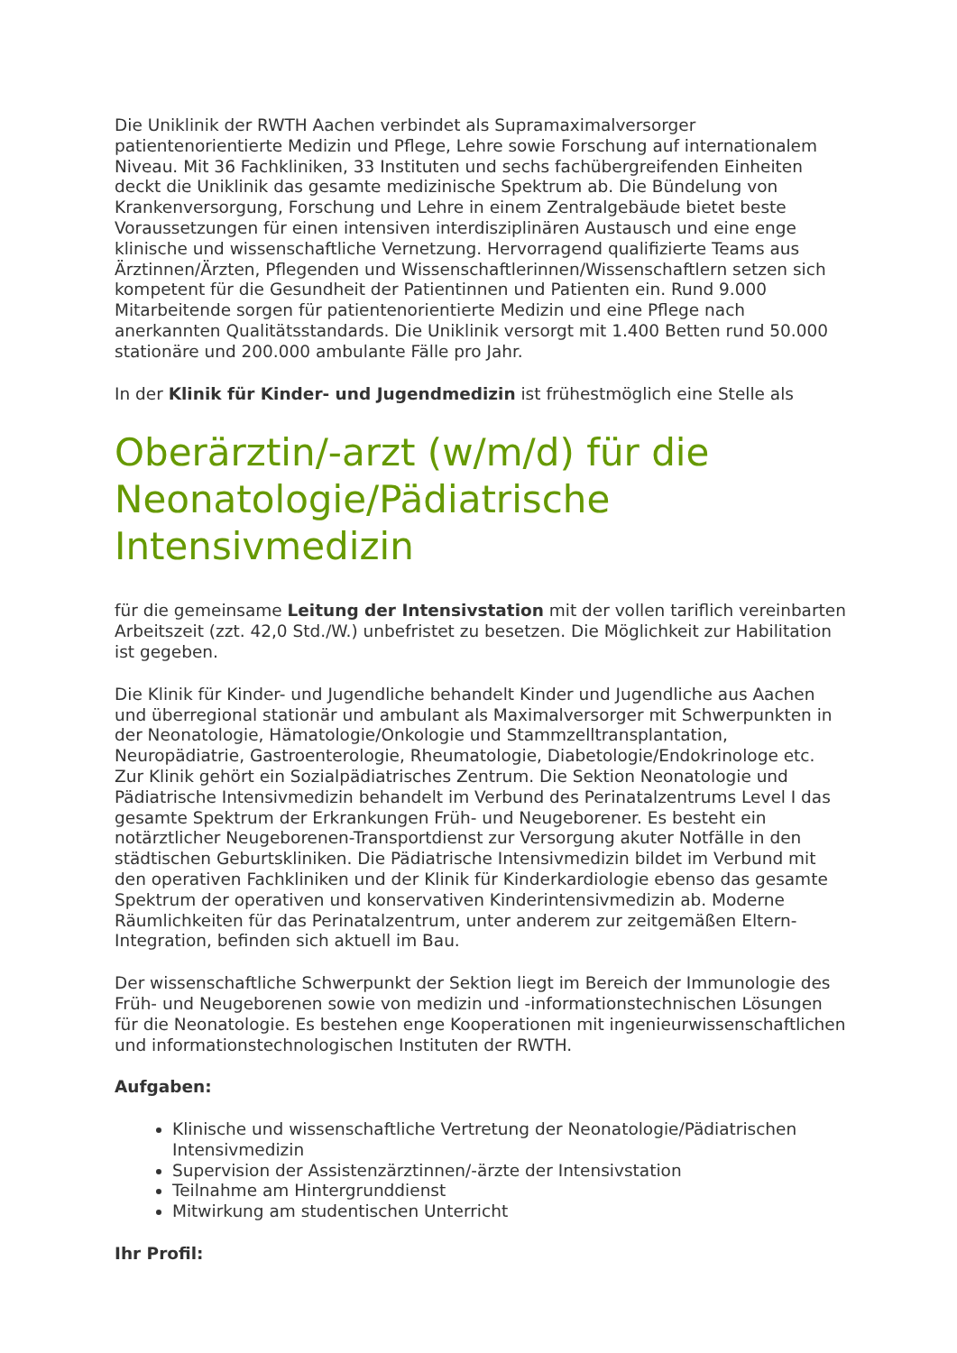Die Uniklinik der RWTH Aachen verbindet als Supramaximalversorger patientenorientierte Medizin und Pflege, Lehre sowie Forschung auf internationalem Niveau. Mit 36 Fachkliniken, 33 Instituten und sechs fachübergreifenden Einheiten deckt die Uniklinik das gesamte medizinische Spektrum ab. Die Bündelung von Krankenversorgung, Forschung und Lehre in einem Zentralgebäude bietet beste Voraussetzungen für einen intensiven interdisziplinären Austausch und eine enge klinische und wissenschaftliche Vernetzung. Hervorragend qualifizierte Teams aus Ärztinnen/Ärzten, Pflegenden und Wissenschaftlerinnen/Wissenschaftlern setzen sich kompetent für die Gesundheit der Patientinnen und Patienten ein. Rund 9.000 Mitarbeitende sorgen für patientenorientierte Medizin und eine Pflege nach anerkannten Qualitätsstandards. Die Uniklinik versorgt mit 1.400 Betten rund 50.000 stationäre und 200.000 ambulante Fälle pro Jahr.
In der Klinik für Kinder- und Jugendmedizin ist frühestmöglich eine Stelle als
Oberärztin/-arzt (w/m/d) für die Neonatologie/Pädiatrische Intensivmedizin
für die gemeinsame Leitung der Intensivstation mit der vollen tariflich vereinbarten Arbeitszeit (zzt. 42,0 Std./W.) unbefristet zu besetzen. Die Möglichkeit zur Habilitation ist gegeben.
Die Klinik für Kinder- und Jugendliche behandelt Kinder und Jugendliche aus Aachen und überregional stationär und ambulant als Maximalversorger mit Schwerpunkten in der Neonatologie, Hämatologie/Onkologie und Stammzelltransplantation, Neuropädiatrie, Gastroenterologie, Rheumatologie, Diabetologie/Endokrinologe etc. Zur Klinik gehört ein Sozialpädiatrisches Zentrum. Die Sektion Neonatologie und Pädiatrische Intensivmedizin behandelt im Verbund des Perinatalzentrums Level I das gesamte Spektrum der Erkrankungen Früh- und Neugeborener. Es besteht ein notärztlicher Neugeborenen-Transportdienst zur Versorgung akuter Notfälle in den städtischen Geburtskliniken. Die Pädiatrische Intensivmedizin bildet im Verbund mit den operativen Fachkliniken und der Klinik für Kinderkardiologie ebenso das gesamte Spektrum der operativen und konservativen Kinderintensivmedizin ab. Moderne Räumlichkeiten für das Perinatalzentrum, unter anderem zur zeitgemäßen Eltern-Integration, befinden sich aktuell im Bau.
Der wissenschaftliche Schwerpunkt der Sektion liegt im Bereich der Immunologie des Früh- und Neugeborenen sowie von medizin und -informationstechnischen Lösungen für die Neonatologie. Es bestehen enge Kooperationen mit ingenieurwissenschaftlichen und informationstechnologischen Instituten der RWTH.
Aufgaben:
Klinische und wissenschaftliche Vertretung der Neonatologie/Pädiatrischen Intensivmedizin
Supervision der Assistenzärztinnen/-ärzte der Intensivstation
Teilnahme am Hintergrunddienst
Mitwirkung am studentischen Unterricht
Ihr Profil: